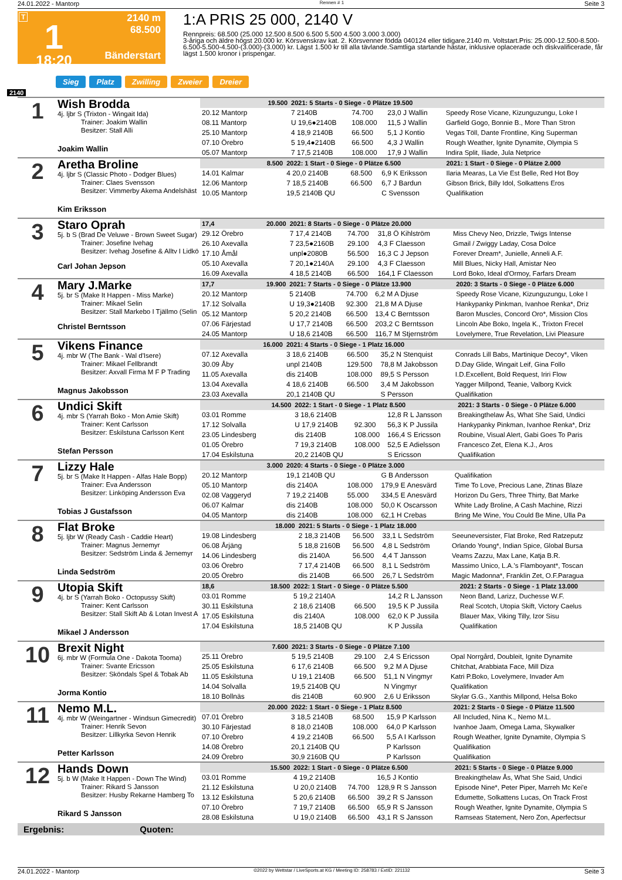24.01.2022 - Mantorp Rennen # 1 Seite 3
T
1
18:20
2140 m
68.500
Bänderstart
1:A PRIS 25 000, 2140 V
Rennpreis: 68.500 (25.000 12.500 8.500 6.500 5.500 4.500 3.000 3.000)
3-åriga och äldre högst 20.000 kr. Körsvenskrav kat. 2. Körsvenner födda 040124 eller tidigare.2140 m. Voltstart.Pris: 25.000-12.500-8.500-6.500-5.500-4.500-(3.000)-(3.000) kr. Lägst 1.500 kr till alla tävlande.Samtliga startande hästar, inklusive oplacerade och diskvalificerade, får lägst 1.500 kronor i prispengar.
Sieg Platz Zwilling Zweier Dreier
2140
1
Wish Brodda
4j. ljbr S (Trixton - Wingait Ida)
Trainer: Joakim Wallin
Besitzer: Stall Alli
Joakim Wallin
| | 19.500 | 2021: 5 Starts - 0 Siege - 0 Plätze 19.500 | | | | |
| 20.12 Mantorp | | 7 2140B | 74.700 | 23,0 J Wallin | | Speedy Rose Vicane, Kizunguzungu, Loke I |
| 08.11 Mantorp | | U 19,6●2140B | 108.000 | 11,5 J Wallin | | Garfield Gogo, Bonnie B., More Than Stron |
| 25.10 Mantorp | | 4 18,9 2140B | 66.500 | 5,1 J Kontio | | Vegas Töll, Dante Frontline, King Superman |
| 07.10 Örebro | | 5 19,4●2140B | 66.500 | 4,3 J Wallin | | Rough Weather, Ignite Dynamite, Olympia S |
| 05.07 Mantorp | | 7 17,5 2140B | 108.000 | 17,9 J Wallin | | Indira Split, Iliade, Jula Netprice |
2
Aretha Broline
4j. ljbr S (Classic Photo - Dodger Blues)
Trainer: Claes Svensson
Besitzer: Vimmerby Akema Andelshäst
Kim Eriksson
| | 8.500 | 2022: 1 Start - 0 Siege - 0 Plätze 6.500 | | | | 2021: 1 Start - 0 Siege - 0 Plätze 2.000 |
| 14.01 Kalmar | | 4 20,0 2140B | 68.500 | 6,9 K Eriksson | | Ilaria Mearas, La Vie Est Belle, Red Hot Boy |
| 12.06 Mantorp | | 7 18,5 2140B | 66.500 | 6,7 J Bardun | | Gibson Brick, Billy Idol, Solkattens Eros |
| 10.05 Mantorp | | 19,5 2140B QU | | C Svensson | | Qualifikation |
3
Staro Oprah
5j. b S (Brad De Veluwe - Brown Sweet Sugar)
Trainer: Josefine Ivehag
Besitzer: Ivehag Josefine & Alltv I Lidkö
Carl Johan Jepson
| 17,4 | 20.000 | 2021: 8 Starts - 0 Siege - 0 Plätze 20.000 | | | | |
| 29.12 Örebro | | 7 17,4 2140B | 74.700 | 31,8 Ö Kihlström | | Miss Chevy Neo, Drizzle, Twigs Intense |
| 26.10 Axevalla | | 7 23,5●2160B | 29.100 | 4,3 F Claesson | | Gmail / Zwiggy Laday, Cosa Dolce |
| 17.10 Åmål | | unpl●2080B | 56.500 | 16,3 C J Jepson | | Forever Dream*, Junielle, Anneli A.F. |
| 05.10 Axevalla | | 7 20,1●2140A | 29.100 | 4,3 F Claesson | | Mill Blues, Nicky Hall, Amistar Neo |
| 16.09 Axevalla | | 4 18,5 2140B | 66.500 | 164,1 F Claesson | | Lord Boko, Ideal d'Ormoy, Farfars Dream |
4
Mary J.Marke
5j. br S (Make It Happen - Miss Marke)
Trainer: Mikael Selin
Besitzer: Stall Markebo I Tjällmo (Selin
Christel Berntsson
| 17,7 | 19.900 | 2021: 7 Starts - 0 Siege - 0 Plätze 13.900 | | | | 2020: 3 Starts - 0 Siege - 0 Plätze 6.000 |
| 20.12 Mantorp | | 5 2140B | 74.700 | 6,2 M A Djuse | | Speedy Rose Vicane, Kizunguzungu, Loke I |
| 17.12 Solvalla | | U 19,3●2140B | 92.300 | 21,8 M A Djuse | | Hankypanky Pinkman, Ivanhoe Renka*, Driz |
| 05.12 Mantorp | | 5 20,2 2140B | 66.500 | 13,4 C Berntsson | | Baron Muscles, Concord Oro*, Mission Clos |
| 07.06 Färjestad | | U 17,7 2140B | 66.500 | 203,2 C Berntsson | | Lincoln Abe Boko, Ingela K., Trixton Frecel |
| 24.05 Mantorp | | U 18,6 2140B | 66.500 | 116,7 M Stjernström | | Lovelymere, True Revelation, Livi Pleasure |
5
Vikens Finance
4j. mbr W (The Bank - Wal d'Isere)
Trainer: Mikael Fellbrandt
Besitzer: Axvall Firma M F P Trading
Magnus Jakobsson
| | 16.000 | 2021: 4 Starts - 0 Siege - 1 Platz 16.000 | | | | |
| 07.12 Axevalla | | 3 18,6 2140B | 66.500 | 35,2 N Stenquist | | Conrads Lill Babs, Martinique Decoy*, Viken |
| 30.09 Åby | | unpl 2140B | 129.500 | 78,8 M Jakobsson | | D.Day Glide, Wingait Leif, Gina Follo |
| 11.05 Axevalla | | dis 2140B | 108.000 | 89,5 S Persson | | I.D.Excellent, Bold Request, Iriri Flow |
| 13.04 Axevalla | | 4 18,6 2140B | 66.500 | 3,4 M Jakobsson | | Yagger Millpond, Teanie, Valborg Kvick |
| 23.03 Axevalla | | 20,1 2140B QU | | S Persson | | Qualifikation |
6
Undici Skift
4j. mbr S (Yarrah Boko - Mon Amie Skift)
Trainer: Kent Carlsson
Besitzer: Eskilstuna Carlsson Kent
Stefan Persson
| | 14.500 | 2022: 1 Start - 0 Siege - 1 Platz 8.500 | | | | 2021: 3 Starts - 0 Siege - 0 Plätze 6.000 |
| 03.01 Romme | | 3 18,6 2140B | | 12,8 R L Jansson | | Breakingthelaw Ås, What She Said, Undici |
| 17.12 Solvalla | | U 17,9 2140B | 92.300 | 56,3 K P Jussila | | Hankypanky Pinkman, Ivanhoe Renka*, Driz |
| 23.05 Lindesberg | | dis 2140B | 108.000 | 166,4 S Ericsson | | Roubine, Visual Alert, Gabi Goes To Paris |
| 01.05 Örebro | | 7 19,3 2140B | 108.000 | 52,5 E Adielsson | | Francesco Zet, Elena K.J., Aros |
| 17.04 Eskilstuna | | 20,2 2140B QU | | S Ericsson | | Qualifikation |
7
Lizzy Hale
5j. br S (Make It Happen - Alfas Hale Bopp)
Trainer: Eva Andersson
Besitzer: Linköping Andersson Eva
Tobias J Gustafsson
| | 3.000 | 2020: 4 Starts - 0 Siege - 0 Plätze 3.000 | | | | |
| 20.12 Mantorp | | 19,1 2140B QU | | G B Andersson | | Qualifikation |
| 05.10 Mantorp | | dis 2140A | 108.000 | 179,9 E Anesvärd | | Time To Love, Precious Lane, Ztinas Blaze |
| 02.08 Vaggeryd | | 7 19,2 2140B | 55.000 | 334,5 E Anesvärd | | Horizon Du Gers, Three Thirty, Bat Marke |
| 06.07 Kalmar | | dis 2140B | 108.000 | 50,0 K Oscarsson | | White Lady Broline, A Cash Machine, Rizzi |
| 04.05 Mantorp | | dis 2140B | 108.000 | 62,1 H Crebas | | Bring Me Wine, You Could Be Mine, Ulla Pa |
8
Flat Broke
5j. ljbr W (Ready Cash - Caddie Heart)
Trainer: Magnus Jernemyr
Besitzer: Sedström Linda & Jernemyr
Linda Sedström
| | 18.000 | 2021: 5 Starts - 0 Siege - 1 Platz 18.000 | | | | |
| 19.08 Lindesberg | | 2 18,3 2140B | 56.500 | 33,1 L Sedström | | Seeuneversister, Flat Broke, Red Ratzeputz |
| 06.08 Årjäng | | 5 18,8 2160B | 56.500 | 4,8 L Sedström | | Orlando Young*, Indian Spice, Global Bursa |
| 14.06 Lindesberg | | dis 2140A | 56.500 | 4,4 T Jansson | | Veams Zazzu, Max Lane, Katja B.R. |
| 03.06 Örebro | | 7 17,4 2140B | 66.500 | 8,1 L Sedström | | Massimo Unico, L.A.'s Flamboyant*, Toscan |
| 20.05 Örebro | | dis 2140B | 66.500 | 26,7 L Sedström | | Magic Madonna*, Franklin Zet, O.F.Paragua |
9
Utopia Skift
4j. br S (Yarrah Boko - Octopussy Skift)
Trainer: Kent Carlsson
Besitzer: Stall Skift Ab & Lotan Invest A
Mikael J Andersson
| 18,6 | 18.500 | 2022: 1 Start - 0 Siege - 0 Plätze 5.500 | | | | 2021: 2 Starts - 0 Siege - 1 Platz 13.000 |
| 03.01 Romme | | 5 19,2 2140A | | 14,2 R L Jansson | | Neon Band, Larizz, Duchesse W.F. |
| 30.11 Eskilstuna | | 2 18,6 2140B | 66.500 | 19,5 K P Jussila | | Real Scotch, Utopia Skift, Victory Caelus |
| 17.05 Eskilstuna | | dis 2140A | 108.000 | 62,0 K P Jussila | | Blauer Max, Viking Tilly, Izor Sisu |
| 17.04 Eskilstuna | | 18,5 2140B QU | | K P Jussila | | Qualifikation |
10
Brexit Night
6j. mbr W (Formula One - Dakota Tooma)
Trainer: Svante Ericsson
Besitzer: Sköndals Spel & Tobak Ab
Jorma Kontio
| | 7.600 | 2021: 3 Starts - 0 Siege - 0 Plätze 7.100 | | | | |
| 25.11 Örebro | | 5 19,5 2140B | 29.100 | 2,4 S Ericsson | | Opal Norrgård, Doubleit, Ignite Dynamite |
| 25.05 Eskilstuna | | 6 17,6 2140B | 66.500 | 9,2 M A Djuse | | Chitchat, Arabbiata Face, Mill Diza |
| 11.05 Eskilstuna | | U 19,1 2140B | 66.500 | 51,1 N Vingmyr | | Katri P.Boko, Lovelymere, Invader Am |
| 14.04 Solvalla | | 19,5 2140B QU | | N Vingmyr | | Qualifikation |
| 18.10 Bollnäs | | dis 2140B | 60.900 | 2,6 U Eriksson | | Skylar G.G., Xanthis Millpond, Helsa Boko |
11
Nemo M.L.
4j. mbr W (Weingartner - Windsun Gimecredit)
Trainer: Henrik Sevon
Besitzer: Lillkyrka Sevon Henrik
Petter Karlsson
| | 20.000 | 2022: 1 Start - 0 Siege - 1 Platz 8.500 | | | | 2021: 2 Starts - 0 Siege - 0 Plätze 11.500 |
| 07.01 Örebro | | 3 18,5 2140B | 68.500 | 15,9 P Karlsson | | All Included, Nina K., Nemo M.L. |
| 30.10 Färjestad | | 8 18,0 2140B | 108.000 | 64,0 P Karlsson | | Ivanhoe Jaam, Omega Lama, Skywalker |
| 07.10 Örebro | | 4 19,2 2140B | 66.500 | 5,5 A I Karlsson | | Rough Weather, Ignite Dynamite, Olympia S |
| 14.08 Örebro | | 20,1 2140B QU | | P Karlsson | | Qualifikation |
| 24.09 Örebro | | 30,9 2160B QU | | P Karlsson | | Qualifikation |
12
Hands Down
5j. b W (Make It Happen - Down The Wind)
Trainer: Rikard S Jansson
Besitzer: Husby Rekarne Hamberg To
Rikard S Jansson
| | 15.500 | 2022: 1 Start - 0 Siege - 0 Plätze 6.500 | | | | 2021: 5 Starts - 0 Siege - 0 Plätze 9.000 |
| 03.01 Romme | | 4 19,2 2140B | | 16,5 J Kontio | | Breakingthelaw Ås, What She Said, Undici |
| 21.12 Eskilstuna | | U 20,0 2140B | 74.700 | 128,9 R S Jansson | | Episode Nine*, Peter Piper, Marreh Mc Kei'e |
| 13.12 Eskilstuna | | 5 20,6 2140B | 66.500 | 39,2 R S Jansson | | Edumette, Solkattens Lucas, On Track Frost |
| 07.10 Örebro | | 7 19,7 2140B | 66.500 | 65,9 R S Jansson | | Rough Weather, Ignite Dynamite, Olympia S |
| 28.08 Eskilstuna | | U 19,0 2140B | 66.500 | 43,1 R S Jansson | | Ramseas Statement, Nero Zon, Aperfectsur |
Ergebnis: Quoten:
24.01.2022 - Mantorp ©2022 by Wettstar / LiveSports.at KG / Meeting ID: 258783 / ExtID: 221132 Seite 3